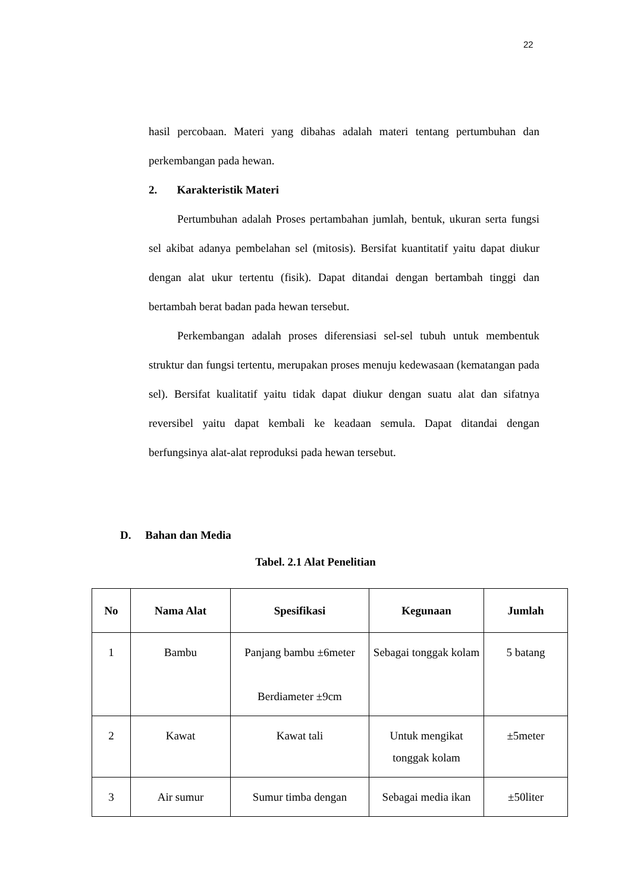22
hasil percobaan. Materi yang dibahas adalah materi tentang pertumbuhan dan perkembangan pada hewan.
2. Karakteristik Materi
Pertumbuhan adalah Proses pertambahan jumlah, bentuk, ukuran serta fungsi sel akibat adanya pembelahan sel (mitosis). Bersifat kuantitatif yaitu dapat diukur dengan alat ukur tertentu (fisik). Dapat ditandai dengan bertambah tinggi dan bertambah berat badan pada hewan tersebut.
Perkembangan adalah proses diferensiasi sel-sel tubuh untuk membentuk struktur dan fungsi tertentu, merupakan proses menuju kedewasaan (kematangan pada sel). Bersifat kualitatif yaitu tidak dapat diukur dengan suatu alat dan sifatnya reversibel yaitu dapat kembali ke keadaan semula. Dapat ditandai dengan berfungsinya alat-alat reproduksi pada hewan tersebut.
D. Bahan dan Media
Tabel. 2.1 Alat Penelitian
| No | Nama Alat | Spesifikasi | Kegunaan | Jumlah |
| --- | --- | --- | --- | --- |
| 1 | Bambu | Panjang bambu ±6meter Berdiameter ±9cm | Sebagai tonggak kolam | 5 batang |
| 2 | Kawat | Kawat tali | Untuk mengikat tonggak kolam | ±5meter |
| 3 | Air sumur | Sumur timba dengan | Sebagai media ikan | ±50liter |